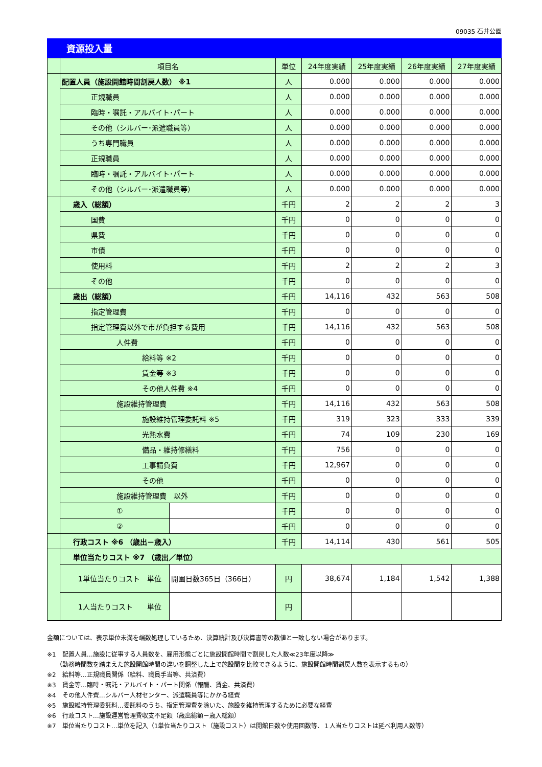09035 石井公園
資源投入量
| | 項目名 | | | 単位 | 24年度実績 | 25年度実績 | 26年度実績 | 27年度実績 |
| --- | --- | --- | --- | --- | --- | --- | --- | --- |
| | 配置人員（施設開館時間割戻人数） ※1 | | | 人 | 0.000 | 0.000 | 0.000 | 0.000 |
| | 正規職員 | | | 人 | 0.000 | 0.000 | 0.000 | 0.000 |
| | 臨時・嘱託・アルバイト･パート | | | 人 | 0.000 | 0.000 | 0.000 | 0.000 |
| | その他（シルバー･派遣職員等） | | | 人 | 0.000 | 0.000 | 0.000 | 0.000 |
| | うち専門職員 | | | 人 | 0.000 | 0.000 | 0.000 | 0.000 |
| | 正規職員 | | | 人 | 0.000 | 0.000 | 0.000 | 0.000 |
| | 臨時・嘱託・アルバイト･パート | | | 人 | 0.000 | 0.000 | 0.000 | 0.000 |
| | その他（シルバー･派遣職員等） | | | 人 | 0.000 | 0.000 | 0.000 | 0.000 |
| | 歳入（総額） | | | 千円 | 2 | 2 | 2 | 3 |
| | 国費 | | | 千円 | 0 | 0 | 0 | 0 |
| | 県費 | | | 千円 | 0 | 0 | 0 | 0 |
| | 市債 | | | 千円 | 0 | 0 | 0 | 0 |
| | 使用料 | | | 千円 | 2 | 2 | 2 | 3 |
| | その他 | | | 千円 | 0 | 0 | 0 | 0 |
| | 歳出（総額） | | | 千円 | 14,116 | 432 | 563 | 508 |
| | 指定管理費 | | | 千円 | 0 | 0 | 0 | 0 |
| | 指定管理費以外で市が負担する費用 | | | 千円 | 14,116 | 432 | 563 | 508 |
| | 人件費 | | | 千円 | 0 | 0 | 0 | 0 |
| | 給料等 ※2 | | | 千円 | 0 | 0 | 0 | 0 |
| | 賃金等 ※3 | | | 千円 | 0 | 0 | 0 | 0 |
| | その他人件費 ※4 | | | 千円 | 0 | 0 | 0 | 0 |
| | 施設維持管理費 | | | 千円 | 14,116 | 432 | 563 | 508 |
| | 施設維持管理委託料 ※5 | | | 千円 | 319 | 323 | 333 | 339 |
| | 光熱水費 | | | 千円 | 74 | 109 | 230 | 169 |
| | 備品・維持修繕料 | | | 千円 | 756 | 0 | 0 | 0 |
| | 工事請負費 | | | 千円 | 12,967 | 0 | 0 | 0 |
| | その他 | | | 千円 | 0 | 0 | 0 | 0 |
| | 施設維持管理費 以外 | | | 千円 | 0 | 0 | 0 | 0 |
| | ① | | | 千円 | 0 | 0 | 0 | 0 |
| | ② | | | 千円 | 0 | 0 | 0 | 0 |
| | 行政コスト ※6 （歳出－歳入） | | | 千円 | 14,114 | 430 | 561 | 505 |
| | 単位当たりコスト ※7 （歳出／単位） | | | | | | | |
| | 1単位当たりコスト 単位 | | 開園日数365日（366日） | 円 | 38,674 | 1,184 | 1,542 | 1,388 |
| | 1人当たりコスト 単位 | | | 円 | | | | |
金額については、表示単位未満を端数処理しているため、決算統計及び決算書等の数値と一致しない場合があります。
※1　配置人員…施設に従事する人員数を、雇用形態ごとに施設開館時間で割戻した人数≪23年度以降≫
　　（勤務時間数を踏まえた施設開館時間の違いを調整した上で施設間を比較できるように、施設開館時間割戻人数を表示するもの）
※2　給料等…正規職員関係（給料、職員手当等、共済費）
※3　賃金等…臨時・嘱託・アルバイト・パート関係（報酬、賃金、共済費）
※4　その他人件費…シルバー人材センター、派遣職員等にかかる経費
※5　施設維持管理委託料…委託料のうち、指定管理費を除いた、施設を維持管理するために必要な経費
※6　行政コスト…施設運営管理費収支不足額（歳出総額－歳入総額）
※7　単位当たりコスト…単位を記入（1単位当たりコスト（施設コスト）は開館日数や使用回数等、１人当たりコストは延べ利用人数等）